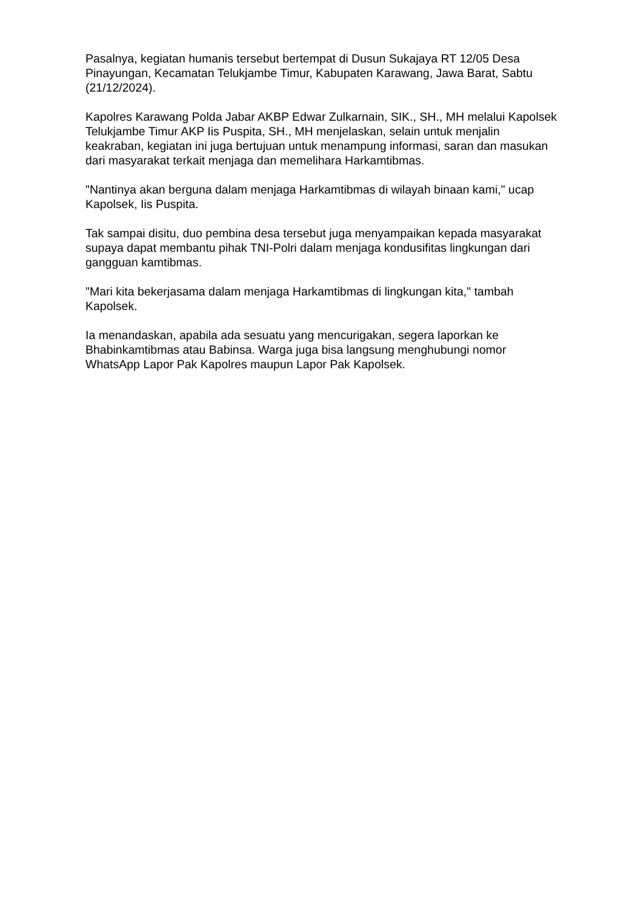Pasalnya, kegiatan humanis tersebut bertempat di Dusun Sukajaya RT 12/05 Desa Pinayungan, Kecamatan Telukjambe Timur, Kabupaten Karawang, Jawa Barat, Sabtu (21/12/2024).
Kapolres Karawang Polda Jabar AKBP Edwar Zulkarnain, SIK., SH., MH melalui Kapolsek Telukjambe Timur AKP Iis Puspita, SH., MH menjelaskan, selain untuk menjalin keakraban, kegiatan ini juga bertujuan untuk menampung informasi, saran dan masukan dari masyarakat terkait menjaga dan memelihara Harkamtibmas.
"Nantinya akan berguna dalam menjaga Harkamtibmas di wilayah binaan kami," ucap Kapolsek, Iis Puspita.
Tak sampai disitu, duo pembina desa tersebut juga menyampaikan kepada masyarakat supaya dapat membantu pihak TNI-Polri dalam menjaga kondusifitas lingkungan dari gangguan kamtibmas.
"Mari kita bekerjasama dalam menjaga Harkamtibmas di lingkungan kita," tambah Kapolsek.
Ia menandaskan, apabila ada sesuatu yang mencurigakan, segera laporkan ke Bhabinkamtibmas atau Babinsa. Warga juga bisa langsung menghubungi nomor WhatsApp Lapor Pak Kapolres maupun Lapor Pak Kapolsek.